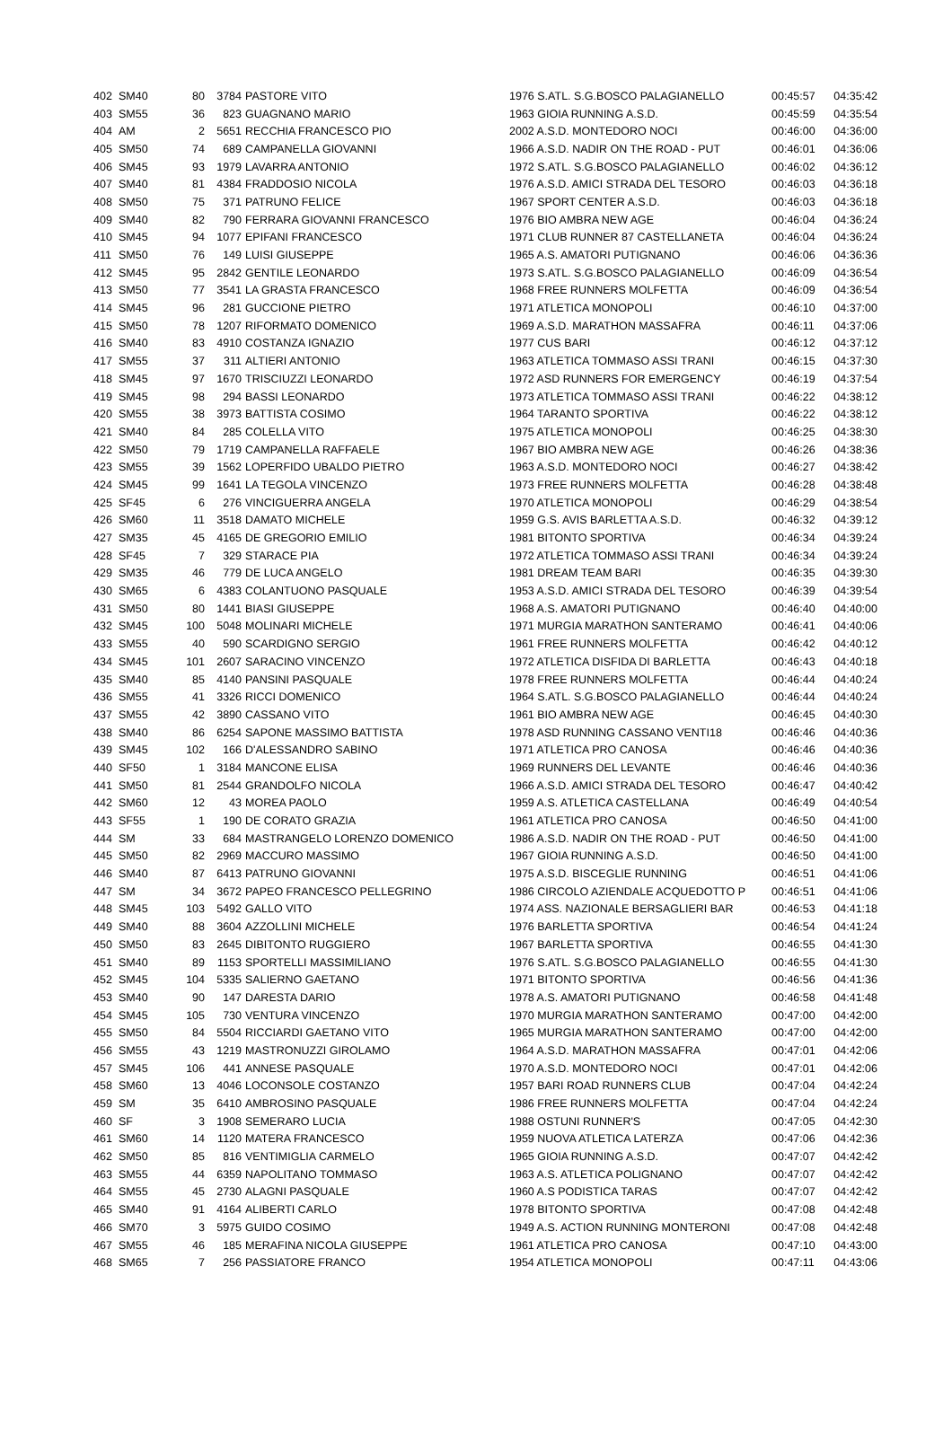| 402 | SM40 | 80 | 3784 | PASTORE VITO | 1976 S.ATL. S.G.BOSCO PALAGIANELLO | 00:45:57 | 04:35:42 |
| 403 | SM55 | 36 | 823 | GUAGNANO MARIO | 1963 GIOIA RUNNING A.S.D. | 00:45:59 | 04:35:54 |
| 404 | AM | 2 | 5651 | RECCHIA FRANCESCO PIO | 2002 A.S.D. MONTEDORO NOCI | 00:46:00 | 04:36:00 |
| 405 | SM50 | 74 | 689 | CAMPANELLA GIOVANNI | 1966 A.S.D. NADIR ON THE ROAD - PUT | 00:46:01 | 04:36:06 |
| 406 | SM45 | 93 | 1979 | LAVARRA ANTONIO | 1972 S.ATL. S.G.BOSCO PALAGIANELLO | 00:46:02 | 04:36:12 |
| 407 | SM40 | 81 | 4384 | FRADDOSIO NICOLA | 1976 A.S.D. AMICI STRADA DEL TESORO | 00:46:03 | 04:36:18 |
| 408 | SM50 | 75 | 371 | PATRUNO FELICE | 1967 SPORT CENTER A.S.D. | 00:46:03 | 04:36:18 |
| 409 | SM40 | 82 | 790 | FERRARA GIOVANNI FRANCESCO | 1976 BIO AMBRA NEW AGE | 00:46:04 | 04:36:24 |
| 410 | SM45 | 94 | 1077 | EPIFANI FRANCESCO | 1971 CLUB RUNNER 87 CASTELLANETA | 00:46:04 | 04:36:24 |
| 411 | SM50 | 76 | 149 | LUISI GIUSEPPE | 1965 A.S. AMATORI PUTIGNANO | 00:46:06 | 04:36:36 |
| 412 | SM45 | 95 | 2842 | GENTILE LEONARDO | 1973 S.ATL. S.G.BOSCO PALAGIANELLO | 00:46:09 | 04:36:54 |
| 413 | SM50 | 77 | 3541 | LA GRASTA FRANCESCO | 1968 FREE RUNNERS MOLFETTA | 00:46:09 | 04:36:54 |
| 414 | SM45 | 96 | 281 | GUCCIONE PIETRO | 1971 ATLETICA MONOPOLI | 00:46:10 | 04:37:00 |
| 415 | SM50 | 78 | 1207 | RIFORMATO DOMENICO | 1969 A.S.D. MARATHON MASSAFRA | 00:46:11 | 04:37:06 |
| 416 | SM40 | 83 | 4910 | COSTANZA IGNAZIO | 1977 CUS BARI | 00:46:12 | 04:37:12 |
| 417 | SM55 | 37 | 311 | ALTIERI ANTONIO | 1963 ATLETICA TOMMASO ASSI TRANI | 00:46:15 | 04:37:30 |
| 418 | SM45 | 97 | 1670 | TRISCIUZZI LEONARDO | 1972 ASD RUNNERS FOR EMERGENCY | 00:46:19 | 04:37:54 |
| 419 | SM45 | 98 | 294 | BASSI LEONARDO | 1973 ATLETICA TOMMASO ASSI TRANI | 00:46:22 | 04:38:12 |
| 420 | SM55 | 38 | 3973 | BATTISTA COSIMO | 1964 TARANTO SPORTIVA | 00:46:22 | 04:38:12 |
| 421 | SM40 | 84 | 285 | COLELLA VITO | 1975 ATLETICA MONOPOLI | 00:46:25 | 04:38:30 |
| 422 | SM50 | 79 | 1719 | CAMPANELLA RAFFAELE | 1967 BIO AMBRA NEW AGE | 00:46:26 | 04:38:36 |
| 423 | SM55 | 39 | 1562 | LOPERFIDO UBALDO PIETRO | 1963 A.S.D. MONTEDORO NOCI | 00:46:27 | 04:38:42 |
| 424 | SM45 | 99 | 1641 | LA TEGOLA VINCENZO | 1973 FREE RUNNERS MOLFETTA | 00:46:28 | 04:38:48 |
| 425 | SF45 | 6 | 276 | VINCIGUERRA ANGELA | 1970 ATLETICA MONOPOLI | 00:46:29 | 04:38:54 |
| 426 | SM60 | 11 | 3518 | DAMATO MICHELE | 1959 G.S. AVIS BARLETTA A.S.D. | 00:46:32 | 04:39:12 |
| 427 | SM35 | 45 | 4165 | DE GREGORIO EMILIO | 1981 BITONTO SPORTIVA | 00:46:34 | 04:39:24 |
| 428 | SF45 | 7 | 329 | STARACE PIA | 1972 ATLETICA TOMMASO ASSI TRANI | 00:46:34 | 04:39:24 |
| 429 | SM35 | 46 | 779 | DE LUCA ANGELO | 1981 DREAM TEAM BARI | 00:46:35 | 04:39:30 |
| 430 | SM65 | 6 | 4383 | COLANTUONO PASQUALE | 1953 A.S.D. AMICI STRADA DEL TESORO | 00:46:39 | 04:39:54 |
| 431 | SM50 | 80 | 1441 | BIASI GIUSEPPE | 1968 A.S. AMATORI PUTIGNANO | 00:46:40 | 04:40:00 |
| 432 | SM45 | 100 | 5048 | MOLINARI MICHELE | 1971 MURGIA MARATHON SANTERAMO | 00:46:41 | 04:40:06 |
| 433 | SM55 | 40 | 590 | SCARDIGNO SERGIO | 1961 FREE RUNNERS MOLFETTA | 00:46:42 | 04:40:12 |
| 434 | SM45 | 101 | 2607 | SARACINO VINCENZO | 1972 ATLETICA DISFIDA DI BARLETTA | 00:46:43 | 04:40:18 |
| 435 | SM40 | 85 | 4140 | PANSINI PASQUALE | 1978 FREE RUNNERS MOLFETTA | 00:46:44 | 04:40:24 |
| 436 | SM55 | 41 | 3326 | RICCI DOMENICO | 1964 S.ATL. S.G.BOSCO PALAGIANELLO | 00:46:44 | 04:40:24 |
| 437 | SM55 | 42 | 3890 | CASSANO VITO | 1961 BIO AMBRA NEW AGE | 00:46:45 | 04:40:30 |
| 438 | SM40 | 86 | 6254 | SAPONE MASSIMO BATTISTA | 1978 ASD RUNNING CASSANO VENTI18 | 00:46:46 | 04:40:36 |
| 439 | SM45 | 102 | 166 | D'ALESSANDRO SABINO | 1971 ATLETICA PRO CANOSA | 00:46:46 | 04:40:36 |
| 440 | SF50 | 1 | 3184 | MANCONE ELISA | 1969 RUNNERS DEL LEVANTE | 00:46:46 | 04:40:36 |
| 441 | SM50 | 81 | 2544 | GRANDOLFO NICOLA | 1966 A.S.D. AMICI STRADA DEL TESORO | 00:46:47 | 04:40:42 |
| 442 | SM60 | 12 | 43 | MOREA PAOLO | 1959 A.S. ATLETICA CASTELLANA | 00:46:49 | 04:40:54 |
| 443 | SF55 | 1 | 190 | DE CORATO GRAZIA | 1961 ATLETICA PRO CANOSA | 00:46:50 | 04:41:00 |
| 444 | SM | 33 | 684 | MASTRANGELO LORENZO DOMENICO | 1986 A.S.D. NADIR ON THE ROAD - PUT | 00:46:50 | 04:41:00 |
| 445 | SM50 | 82 | 2969 | MACCURO MASSIMO | 1967 GIOIA RUNNING A.S.D. | 00:46:50 | 04:41:00 |
| 446 | SM40 | 87 | 6413 | PATRUNO GIOVANNI | 1975 A.S.D. BISCEGLIE RUNNING | 00:46:51 | 04:41:06 |
| 447 | SM | 34 | 3672 | PAPEO FRANCESCO PELLEGRINO | 1986 CIRCOLO AZIENDALE ACQUEDOTTO P | 00:46:51 | 04:41:06 |
| 448 | SM45 | 103 | 5492 | GALLO VITO | 1974 ASS. NAZIONALE BERSAGLIERI BAR | 00:46:53 | 04:41:18 |
| 449 | SM40 | 88 | 3604 | AZZOLLINI MICHELE | 1976 BARLETTA SPORTIVA | 00:46:54 | 04:41:24 |
| 450 | SM50 | 83 | 2645 | DIBITONTO RUGGIERO | 1967 BARLETTA SPORTIVA | 00:46:55 | 04:41:30 |
| 451 | SM40 | 89 | 1153 | SPORTELLI MASSIMILIANO | 1976 S.ATL. S.G.BOSCO PALAGIANELLO | 00:46:55 | 04:41:30 |
| 452 | SM45 | 104 | 5335 | SALIERNO GAETANO | 1971 BITONTO SPORTIVA | 00:46:56 | 04:41:36 |
| 453 | SM40 | 90 | 147 | DARESTA DARIO | 1978 A.S. AMATORI PUTIGNANO | 00:46:58 | 04:41:48 |
| 454 | SM45 | 105 | 730 | VENTURA VINCENZO | 1970 MURGIA MARATHON SANTERAMO | 00:47:00 | 04:42:00 |
| 455 | SM50 | 84 | 5504 | RICCIARDI GAETANO VITO | 1965 MURGIA MARATHON SANTERAMO | 00:47:00 | 04:42:00 |
| 456 | SM55 | 43 | 1219 | MASTRONUZZI GIROLAMO | 1964 A.S.D. MARATHON MASSAFRA | 00:47:01 | 04:42:06 |
| 457 | SM45 | 106 | 441 | ANNESE PASQUALE | 1970 A.S.D. MONTEDORO NOCI | 00:47:01 | 04:42:06 |
| 458 | SM60 | 13 | 4046 | LOCONSOLE COSTANZO | 1957 BARI ROAD RUNNERS CLUB | 00:47:04 | 04:42:24 |
| 459 | SM | 35 | 6410 | AMBROSINO PASQUALE | 1986 FREE RUNNERS MOLFETTA | 00:47:04 | 04:42:24 |
| 460 | SF | 3 | 1908 | SEMERARO LUCIA | 1988 OSTUNI RUNNER'S | 00:47:05 | 04:42:30 |
| 461 | SM60 | 14 | 1120 | MATERA FRANCESCO | 1959 NUOVA ATLETICA LATERZA | 00:47:06 | 04:42:36 |
| 462 | SM50 | 85 | 816 | VENTIMIGLIA CARMELO | 1965 GIOIA RUNNING A.S.D. | 00:47:07 | 04:42:42 |
| 463 | SM55 | 44 | 6359 | NAPOLITANO TOMMASO | 1963 A.S. ATLETICA POLIGNANO | 00:47:07 | 04:42:42 |
| 464 | SM55 | 45 | 2730 | ALAGNI PASQUALE | 1960 A.S PODISTICA TARAS | 00:47:07 | 04:42:42 |
| 465 | SM40 | 91 | 4164 | ALIBERTI CARLO | 1978 BITONTO SPORTIVA | 00:47:08 | 04:42:48 |
| 466 | SM70 | 3 | 5975 | GUIDO COSIMO | 1949 A.S. ACTION RUNNING MONTERONI | 00:47:08 | 04:42:48 |
| 467 | SM55 | 46 | 185 | MERAFINA NICOLA GIUSEPPE | 1961 ATLETICA PRO CANOSA | 00:47:10 | 04:43:00 |
| 468 | SM65 | 7 | 256 | PASSIATORE FRANCO | 1954 ATLETICA MONOPOLI | 00:47:11 | 04:43:06 |